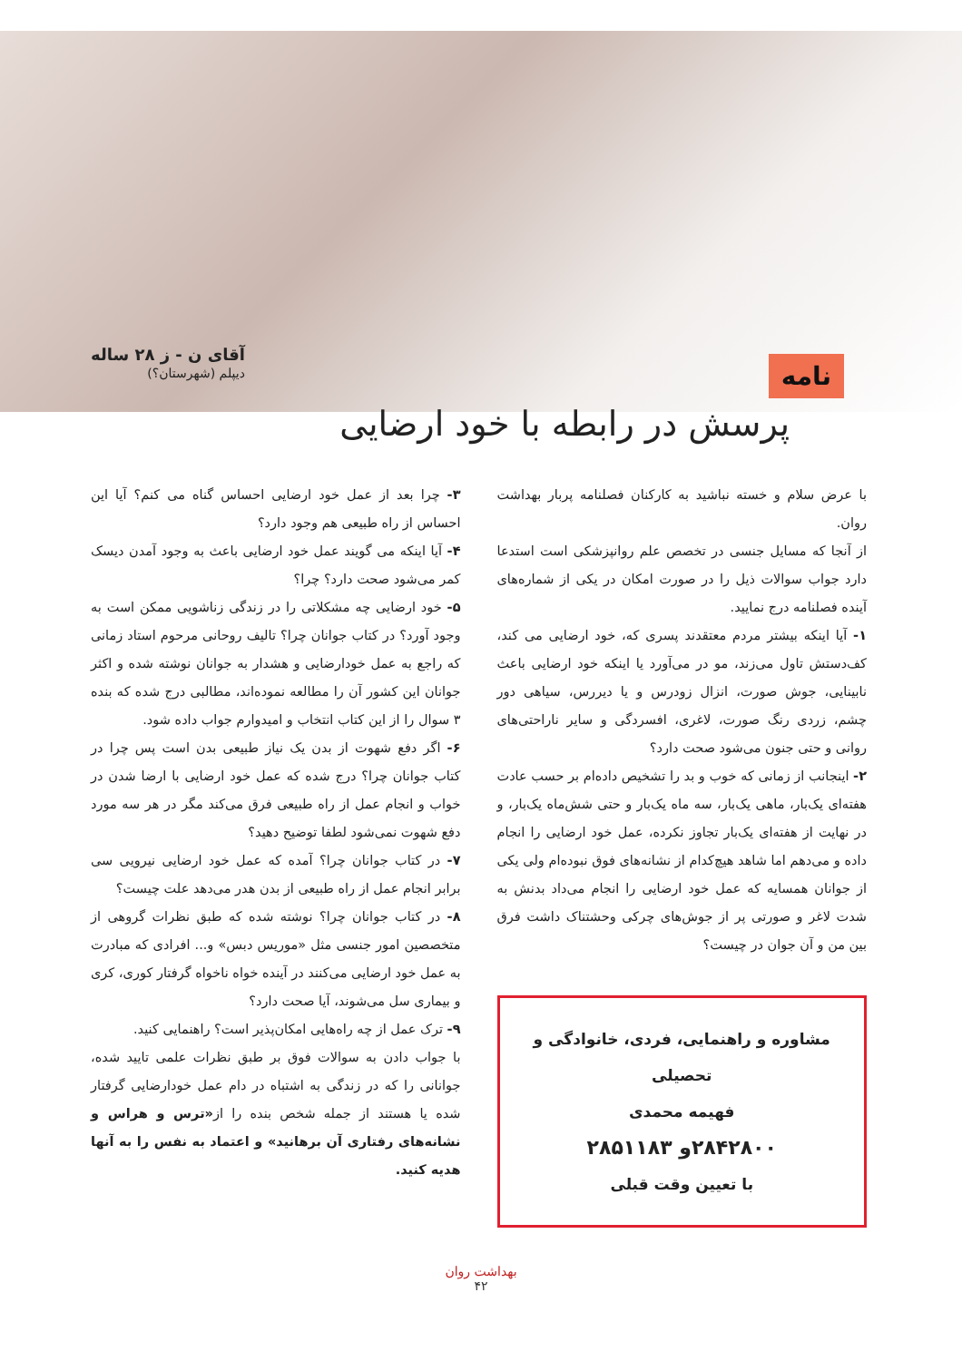آقای ن - ز ۲۸ ساله
دیپلم (شهرستان؟)
نامه
پرسش در رابطه با خود ارضایی
با عرض سلام و خسته نباشید به کارکنان فصلنامه پربار بهداشت روان.
از آنجا که مسایل جنسی در تخصص علم روانپزشکی است استدعا دارد جواب سوالات ذیل را در صورت امکان در یکی از شماره‌های آینده فصلنامه درج نمایید.
۱- آیا اینکه بیشتر مردم معتقدند پسری که، خود ارضایی می کند، کف‌دستش تاول می‌زند، مو در می‌آورد یا اینکه خود ارضایی باعث نابینایی، جوش صورت، انزال زودرس و یا دیررس، سیاهی دور چشم، زردی رنگ صورت، لاغری، افسردگی و سایر ناراحتی‌های روانی و حتی جنون می‌شود صحت دارد؟
۲- اینجانب از زمانی که خوب و بد را تشخیص داده‌ام بر حسب عادت هفته‌ای یک‌بار، ماهی یک‌بار، سه ماه یک‌بار و حتی شش‌ماه یک‌بار، و در نهایت از هفته‌ای یک‌بار تجاوز نکرده، عمل خود ارضایی را انجام داده و می‌دهم اما شاهد هیچ‌کدام از نشانه‌های فوق نبوده‌ام ولی یکی از جوانان همسایه که عمل خود ارضایی را انجام می‌داد بدنش به شدت لاغر و صورتی پر از جوش‌های چرکی وحشتناک داشت فرق بین من و آن جوان در چیست؟
مشاوره و راهنمایی، فردی، خانوادگی و تحصیلی
فهیمه محمدی
۲۸۴۲۸۰۰و ۲۸۵۱۱۸۳
با تعیین وقت قبلی
۳- چرا بعد از عمل خود ارضایی احساس گناه می کنم؟ آیا این احساس از راه طبیعی هم وجود دارد؟
۴- آیا اینکه می گویند عمل خود ارضایی باعث به وجود آمدن دیسک کمر می‌شود صحت دارد؟ چرا؟
۵- خود ارضایی چه مشکلاتی را در زندگی زناشویی ممکن است به وجود آورد؟ در کتاب جوانان چرا؟ تالیف روحانی مرحوم استاد زمانی که راجع به عمل خودارضایی و هشدار به جوانان نوشته شده و اکثر جوانان این کشور آن را مطالعه نموده‌اند، مطالبی درج شده که بنده ۳ سوال را از این کتاب انتخاب و امیدوارم جواب داده شود.
۶- اگر دفع شهوت از بدن یک نیاز طبیعی بدن است پس چرا در کتاب جوانان چرا؟ درج شده که عمل خود ارضایی با ارضا شدن در خواب و انجام عمل از راه طبیعی فرق می‌کند مگر در هر سه مورد دفع شهوت نمی‌شود لطفا توضیح دهید؟
۷- در کتاب جوانان چرا؟ آمده که عمل خود ارضایی نیرویی سی برابر انجام عمل از راه طبیعی از بدن هدر می‌دهد علت چیست؟
۸- در کتاب جوانان چرا؟ نوشته شده که طبق نظرات گروهی از متخصصین امور جنسی مثل «موریس دبس» و... افرادی که مبادرت به عمل خود ارضایی می‌کنند در آینده خواه ناخواه گرفتار کوری، کری و بیماری سل می‌شوند، آیا صحت دارد؟
۹- ترک عمل از چه راه‌هایی امکان‌پذیر است؟ راهنمایی کنید.
با جواب دادن به سوالات فوق بر طبق نظرات علمی تایید شده، جوانانی را که در زندگی به اشتباه در دام عمل خودارضایی گرفتار شده یا هستند از جمله شخص بنده را از«ترس و هراس و نشانه‌های رفتاری آن برهانید» و اعتماد به نفس را به آنها هدیه کنید.
بهداشت روان
۴۲